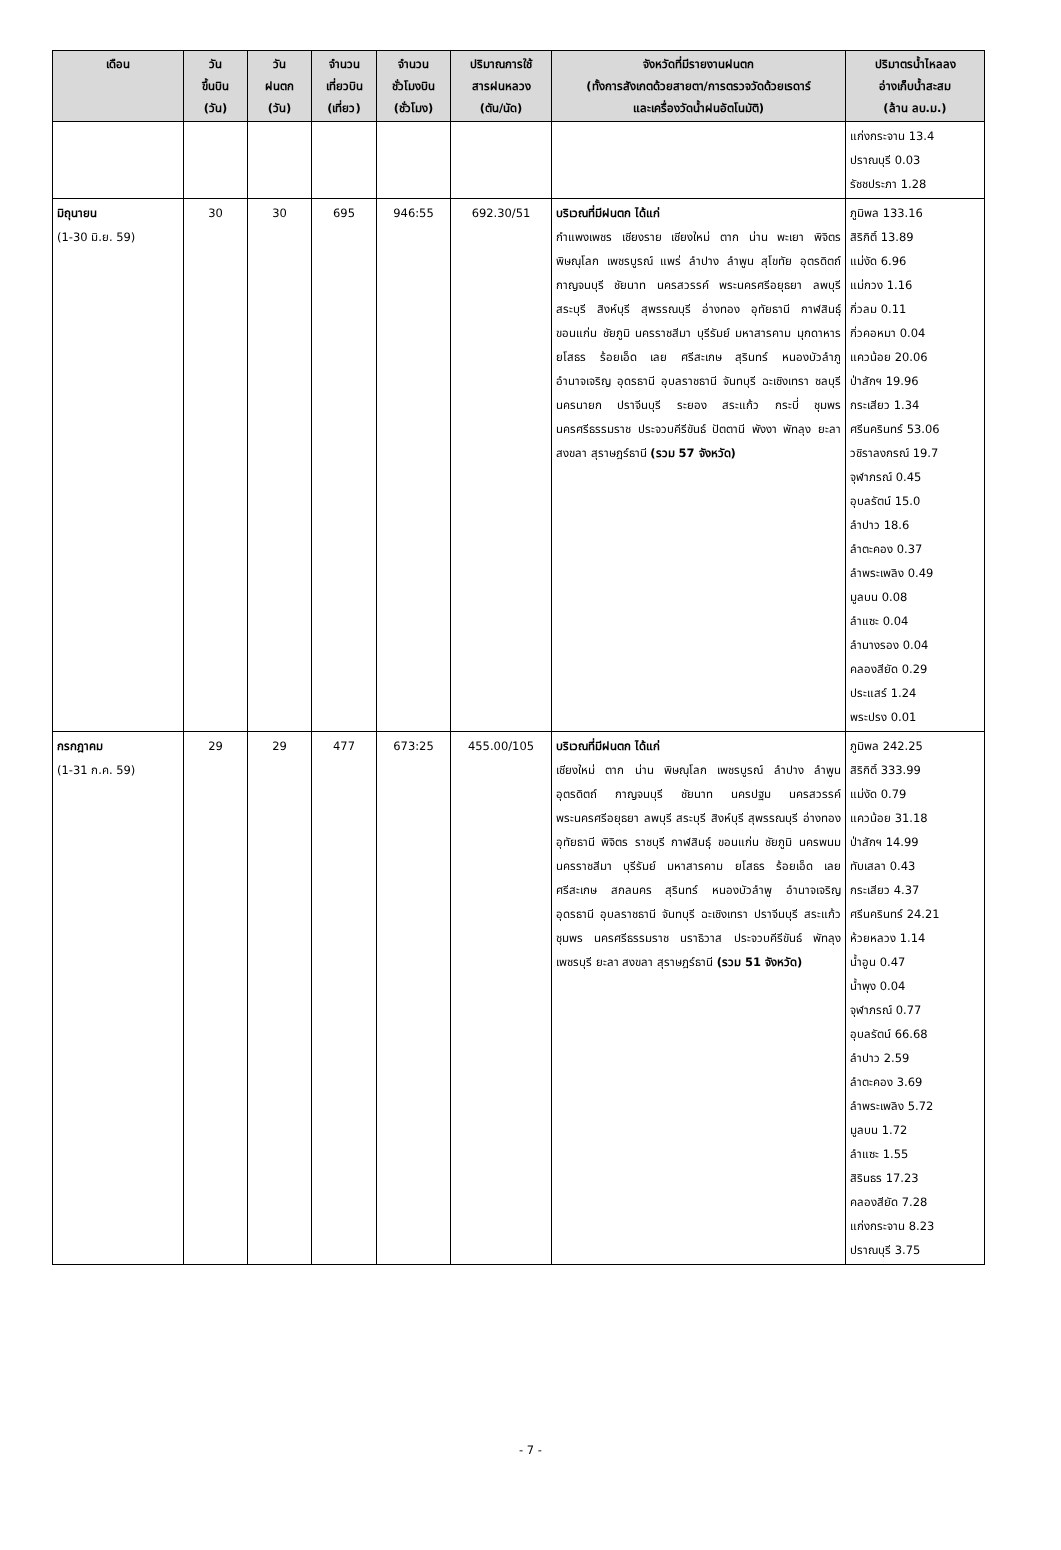| เดือน | วัน ขึ้นบิน (วัน) | วัน ฝนตก (วัน) | จำนวน เที่ยวบิน (เที่ยว) | จำนวน ชั่วโมงบิน (ชั่วโมง) | ปริมาณการใช้ สารฝนหลวง (ตัน/นัด) | จังหวัดที่มีรายงานฝนตก (ทั้งการสังเกตด้วยสายตา/การตรวจวัดด้วยเรดาร์ และเครื่องวัดน้ำฝนอัตโนมัติ) | ปริมาตรน้ำไหลลง อ่างเก็บน้ำสะสม (ล้าน ลบ.ม.) |
| --- | --- | --- | --- | --- | --- | --- | --- |
| | | | | | | | แก่งกระจาน 13.4 ปราณบุรี 0.03 รัชชประภา 1.28 |
| มิถุนายน (1-30 มิ.ย. 59) | 30 | 30 | 695 | 946:55 | 692.30/51 | บริเวณที่มีฝนตก ได้แก่ กำแพงเพชร เชียงราย เชียงใหม่ ตาก น่าน พะเยา พิจิตร พิษณุโลก เพชรบูรณ์ แพร่ ลำปาง ลำพูน สุโขทัย อุตรดิตถ์ กาญจนบุรี ชัยนาท นครสวรรค์ พระนครศรีอยุธยา ลพบุรี สระบุรี สิงห์บุรี สุพรรณบุรี อ่างทอง อุทัยธานี กาฬสินธุ์ ขอนแก่น ชัยภูมิ นครราชสีมา บุรีรัมย์ มหาสารคาม มุกดาหาร ยโสธร ร้อยเอ็ด เลย ศรีสะเกษ สุรินทร์ หนองบัวลำภู อำนาจเจริญ อุดรธานี อุบลราชธานี จันทบุรี ฉะเชิงเทรา ชลบุรี นครนายก ปราจีนบุรี ระยอง สระแก้ว กระบี่ ชุมพร นครศรีธรรมราช ประจวบคีรีขันธ์ ปัตตานี พังงา พัทลุง ยะลา สงขลา สุราษฎร์ธานี (รวม 57 จังหวัด) | ภูมิพล 133.16 สิริกิติ์ 13.89 แม่งัด 6.96 แม่กวง 1.16 กิ่วลม 0.11 กิ่วคอหมา 0.04 แควน้อย 20.06 ป่าสักฯ 19.96 กระเสียว 1.34 ศรีนครินทร์ 53.06 วชิราลงกรณ์ 19.7 จุฬาภรณ์ 0.45 อุบลรัตน์ 15.0 ลำปาว 18.6 ลำตะคอง 0.37 ลำพระเพลิง 0.49 มูลบน 0.08 ลำแซะ 0.04 ลำนางรอง 0.04 คลองสียัด 0.29 ประแสร์ 1.24 พระปรง 0.01 |
| กรกฎาคม (1-31 ก.ค. 59) | 29 | 29 | 477 | 673:25 | 455.00/105 | บริเวณที่มีฝนตก ได้แก่ เชียงใหม่ ตาก น่าน พิษณุโลก เพชรบูรณ์ ลำปาง ลำพูน อุตรดิตถ์ กาญจนบุรี ชัยนาท นครปฐม นครสวรรค์ พระนครศรีอยุธยา ลพบุรี สระบุรี สิงห์บุรี สุพรรณบุรี อ่างทอง อุทัยธานี พิจิตร ราชบุรี กาฬสินธุ์ ขอนแก่น ชัยภูมิ นครพนม นครราชสีมา บุรีรัมย์ มหาสารคาม ยโสธร ร้อยเอ็ด เลย ศรีสะเกษ สกลนคร สุรินทร์ หนองบัวลำพู อำนาจเจริญ อุดรธานี อุบลราชธานี จันทบุรี ฉะเชิงเทรา ปราจีนบุรี สระแก้ว ชุมพร นครศรีธรรมราช นราธิวาส ประจวบคีรีขันธ์ พัทลุงเพชรบุรี ยะลา สงขลา สุราษฎร์ธานี (รวม 51 จังหวัด) | ภูมิพล 242.25 สิริกิติ์ 333.99 แม่งัด 0.79 แควน้อย 31.18 ป่าสักฯ 14.99 ทับเสลา 0.43 กระเสียว 4.37 ศรีนครินทร์ 24.21 ห้วยหลวง 1.14 น้ำอูน 0.47 น้ำพุง 0.04 จุฬาภรณ์ 0.77 อุบลรัตน์ 66.68 ลำปาว 2.59 ลำตะคอง 3.69 ลำพระเพลิง 5.72 มูลบน 1.72 ลำแซะ 1.55 สิรินธร 17.23 คลองสียัด 7.28 แก่งกระจาน 8.23 ปราณบุรี 3.75 |
- 7 -